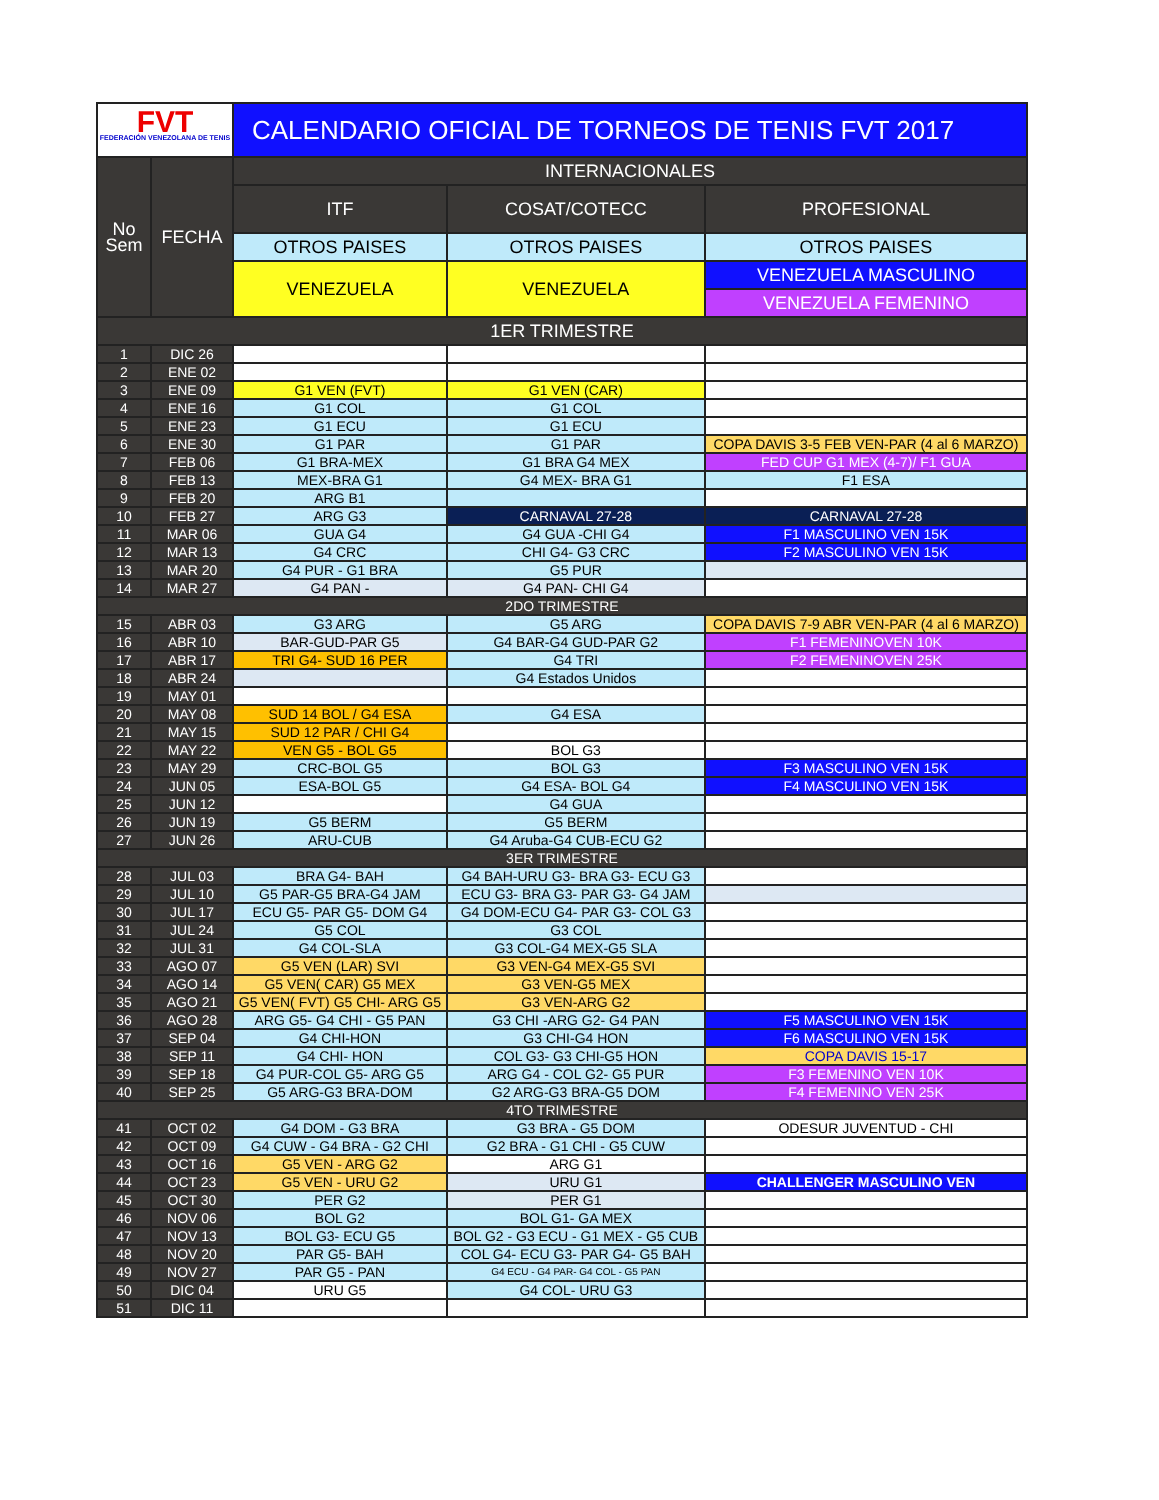| FVT FEDERACIÓN VENEZOLANA DE TENIS | | CALENDARIO OFICIAL DE TORNEOS DE TENIS FVT 2017 | | |
| No Sem | FECHA | INTERNACIONALES | | |
| | | ITF | COSAT/COTECC | PROFESIONAL |
| | | OTROS PAISES | OTROS PAISES | OTROS PAISES |
| | | VENEZUELA | VENEZUELA | VENEZUELA MASCULINO |
| | | | | VENEZUELA FEMENINO |
| 1ER TRIMESTRE | | | | |
| 1 | DIC 26 | | | |
| 2 | ENE 02 | | | |
| 3 | ENE 09 | G1 VEN (FVT) | G1 VEN (CAR) | |
| 4 | ENE 16 | G1 COL | G1 COL | |
| 5 | ENE 23 | G1 ECU | G1 ECU | |
| 6 | ENE 30 | G1 PAR | G1 PAR | COPA DAVIS 3-5 FEB VEN-PAR (4 al 6 MARZO) |
| 7 | FEB 06 | G1 BRA-MEX | G1 BRA G4 MEX | FED CUP G1 MEX (4-7)/ F1 GUA |
| 8 | FEB 13 | MEX-BRA G1 | G4 MEX- BRA G1 | F1 ESA |
| 9 | FEB 20 | ARG B1 | | |
| 10 | FEB 27 | ARG G3 | CARNAVAL 27-28 | CARNAVAL 27-28 |
| 11 | MAR 06 | GUA G4 | G4 GUA -CHI G4 | F1 MASCULINO VEN 15K |
| 12 | MAR 13 | G4 CRC | CHI G4- G3 CRC | F2 MASCULINO VEN 15K |
| 13 | MAR 20 | G4 PUR - G1 BRA | G5 PUR | |
| 14 | MAR 27 | G4 PAN - | G4 PAN- CHI G4 | |
| 2DO TRIMESTRE | | | | |
| 15 | ABR 03 | G3 ARG | G5 ARG | COPA DAVIS 7-9 ABR VEN-PAR (4 al 6 MARZO) |
| 16 | ABR 10 | BAR-GUD-PAR G5 | G4 BAR-G4 GUD-PAR G2 | F1 FEMENINOVEN 10K |
| 17 | ABR 17 | TRI G4- SUD 16 PER | G4 TRI | F2 FEMENINOVEN 25K |
| 18 | ABR 24 | | G4 Estados Unidos | |
| 19 | MAY 01 | | | |
| 20 | MAY 08 | SUD 14 BOL / G4 ESA | G4 ESA | |
| 21 | MAY 15 | SUD 12 PAR / CHI G4 | | |
| 22 | MAY 22 | VEN G5 - BOL G5 | BOL G3 | |
| 23 | MAY 29 | CRC-BOL G5 | BOL G3 | F3 MASCULINO VEN 15K |
| 24 | JUN 05 | ESA-BOL G5 | G4 ESA- BOL G4 | F4 MASCULINO VEN 15K |
| 25 | JUN 12 | | G4 GUA | |
| 26 | JUN 19 | G5 BERM | G5 BERM | |
| 27 | JUN 26 | ARU-CUB | G4 Aruba-G4 CUB-ECU G2 | |
| 3ER TRIMESTRE | | | | |
| 28 | JUL 03 | BRA G4- BAH | G4 BAH-URU G3- BRA G3- ECU G3 | |
| 29 | JUL 10 | G5 PAR-G5 BRA-G4 JAM | ECU G3- BRA G3- PAR G3- G4 JAM | |
| 30 | JUL 17 | ECU G5- PAR G5- DOM G4 | G4 DOM-ECU G4- PAR G3- COL G3 | |
| 31 | JUL 24 | G5 COL | G3 COL | |
| 32 | JUL 31 | G4 COL-SLA | G3 COL-G4 MEX-G5 SLA | |
| 33 | AGO 07 | G5 VEN (LAR) SVI | G3 VEN-G4 MEX-G5 SVI | |
| 34 | AGO 14 | G5 VEN( CAR) G5 MEX | G3 VEN-G5 MEX | |
| 35 | AGO 21 | G5 VEN( FVT) G5 CHI- ARG G5 | G3 VEN-ARG G2 | |
| 36 | AGO 28 | ARG G5- G4 CHI - G5 PAN | G3 CHI -ARG G2- G4 PAN | F5 MASCULINO VEN 15K |
| 37 | SEP 04 | G4 CHI-HON | G3 CHI-G4 HON | F6 MASCULINO VEN 15K |
| 38 | SEP 11 | G4 CHI- HON | COL G3- G3 CHI-G5 HON | COPA DAVIS 15-17 |
| 39 | SEP 18 | G4 PUR-COL G5- ARG G5 | ARG G4 - COL G2- G5 PUR | F3 FEMENINO VEN 10K |
| 40 | SEP 25 | G5 ARG-G3 BRA-DOM | G2 ARG-G3 BRA-G5 DOM | F4 FEMENINO VEN 25K |
| 4TO TRIMESTRE | | | | |
| 41 | OCT 02 | G4 DOM - G3 BRA | G3 BRA - G5 DOM | ODESUR JUVENTUD - CHI |
| 42 | OCT 09 | G4 CUW - G4 BRA - G2 CHI | G2 BRA - G1 CHI - G5 CUW | |
| 43 | OCT 16 | G5 VEN - ARG G2 | ARG G1 | |
| 44 | OCT 23 | G5 VEN - URU G2 | URU G1 | CHALLENGER MASCULINO VEN |
| 45 | OCT 30 | PER G2 | PER G1 | |
| 46 | NOV 06 | BOL G2 | BOL G1- GA MEX | |
| 47 | NOV 13 | BOL G3- ECU G5 | BOL G2 - G3 ECU - G1 MEX - G5 CUB | |
| 48 | NOV 20 | PAR G5- BAH | COL G4- ECU G3- PAR G4- G5 BAH | |
| 49 | NOV 27 | PAR G5 - PAN | G4 ECU - G4 PAR- G4 COL - G5 PAN | |
| 50 | DIC 04 | URU G5 | G4 COL- URU G3 | |
| 51 | DIC 11 | | | |